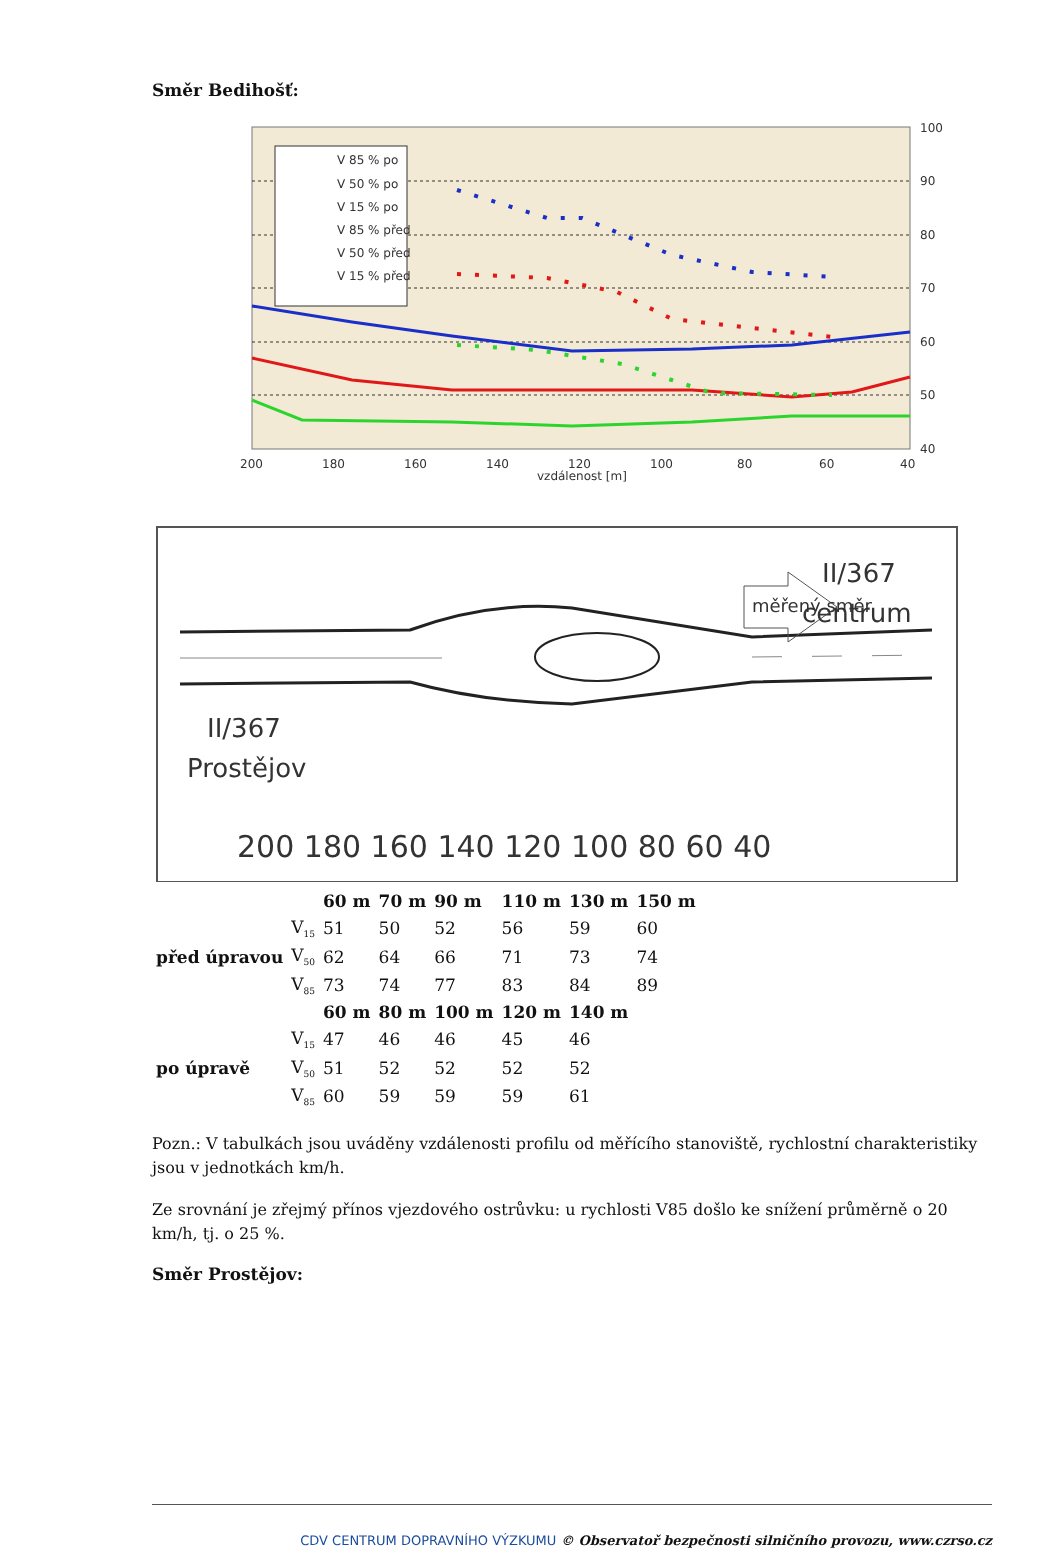Směr Bedihošť:
V 85 % po
V 50 % po
V 15 % po
V 85 % před
V 50 % před
V 15 % před
100
90
80
70
60
50
40
200
180
160
140
120
100
80
60
40
vzdálenost [m]
měřený směr
II/367
centrum
II/367
Prostějov
200 180 160 140 120 100 80 60 40
| | | 60 m | 70 m | 90 m | 110 m | 130 m | 150 m |
| před úpravou | V<sub>15</sub> | 51 | 50 | 52 | 56 | 59 | 60 |
| | V<sub>50</sub> | 62 | 64 | 66 | 71 | 73 | 74 |
| | V<sub>85</sub> | 73 | 74 | 77 | 83 | 84 | 89 |
| | | 60 m | 80 m | 100 m | 120 m | 140 m | |
| po úpravě | V<sub>15</sub> | 47 | 46 | 46 | 45 | 46 | |
| | V<sub>50</sub> | 51 | 52 | 52 | 52 | 52 | |
| | V<sub>85</sub> | 60 | 59 | 59 | 59 | 61 | |
Pozn.: V tabulkách jsou uváděny vzdálenosti profilu od měřícího stanoviště, rychlostní charakteristiky jsou v jednotkách km/h.
Ze srovnání je zřejmý přínos vjezdového ostrůvku: u rychlosti V85 došlo ke snížení průměrně o 20 km/h, tj. o 25 %.
Směr Prostějov:
CDV CENTRUM DOPRAVNÍHO VÝZKUMU © Observatoř bezpečnosti silničního provozu, www.czrso.cz